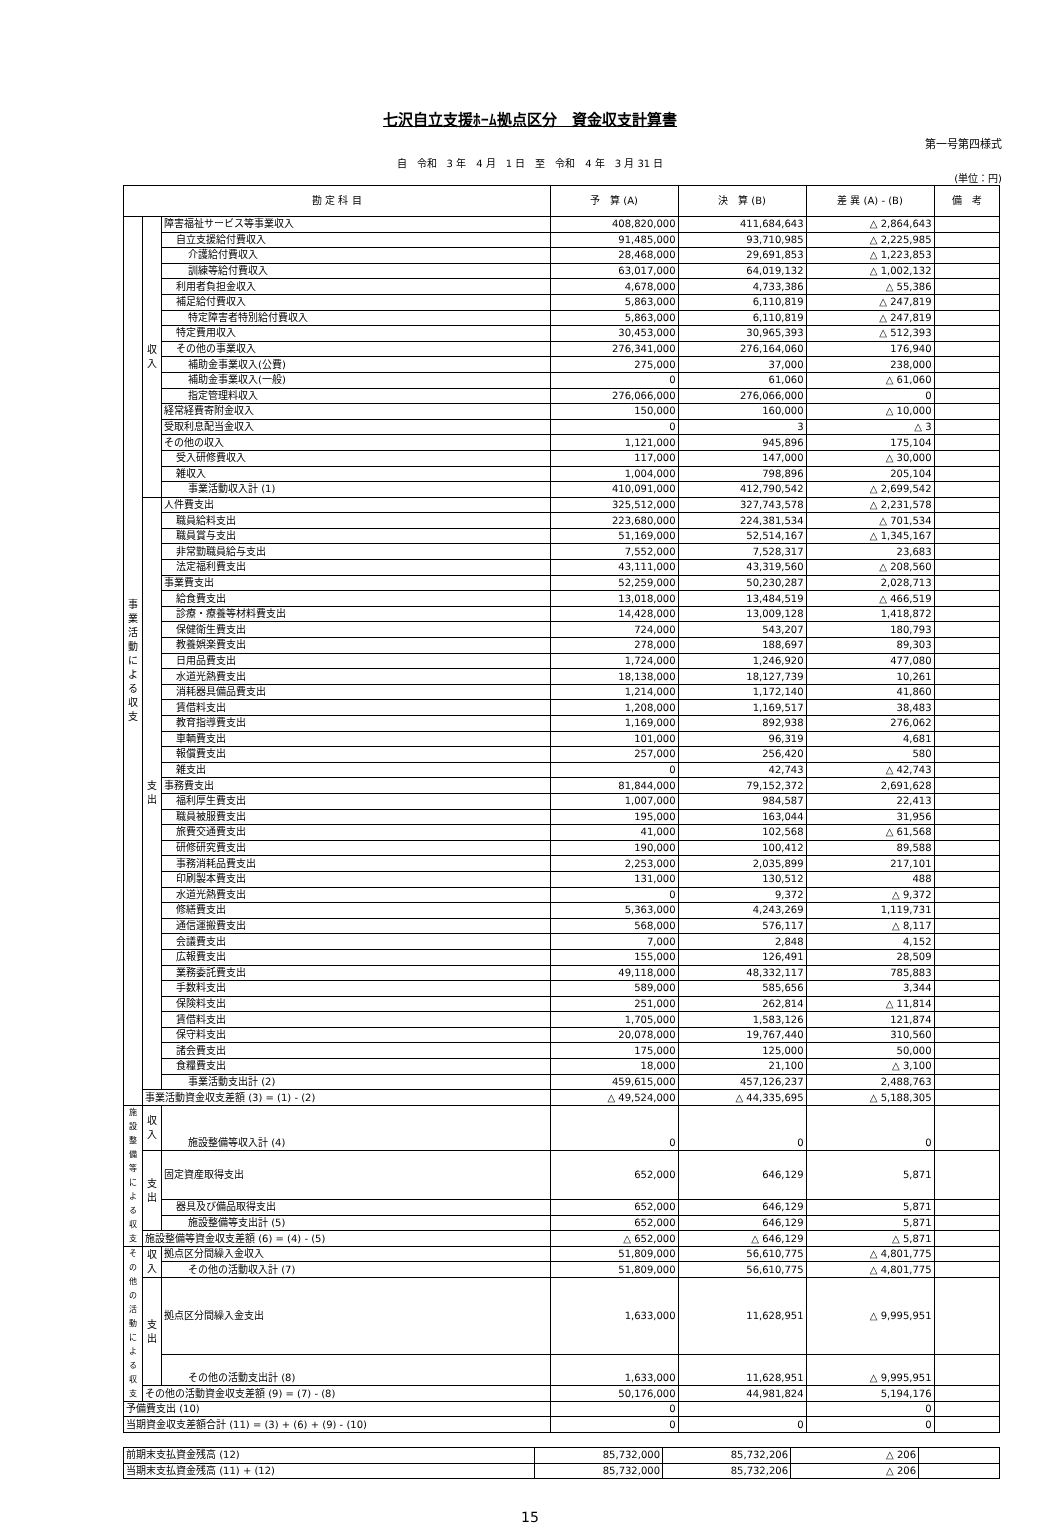七沢自立支援ﾎｰﾑ拠点区分　資金収支計算書
第一号第四様式
自　令和　3 年　4 月　1 日　至　令和　4 年　3 月 31 日
(単位：円)
| 勘 定 科 目 | | | 予 算 (A) | 決 算 (B) | 差 異 (A) - (B) | 備 考 |
| --- | --- | --- | --- | --- | --- | --- |
| 事業活動による収支 | 収入 | 障害福祉サービス等事業収入 | 408,820,000 | 411,684,643 | △ 2,864,643 | |
| | | 自立支援給付費収入 | 91,485,000 | 93,710,985 | △ 2,225,985 | |
| | | 介護給付費収入 | 28,468,000 | 29,691,853 | △ 1,223,853 | |
| | | 訓練等給付費収入 | 63,017,000 | 64,019,132 | △ 1,002,132 | |
| | | 利用者負担金収入 | 4,678,000 | 4,733,386 | △ 55,386 | |
| | | 補足給付費収入 | 5,863,000 | 6,110,819 | △ 247,819 | |
| | | 特定障害者特別給付費収入 | 5,863,000 | 6,110,819 | △ 247,819 | |
| | | 特定費用収入 | 30,453,000 | 30,965,393 | △ 512,393 | |
| | | その他の事業収入 | 276,341,000 | 276,164,060 | 176,940 | |
| | | 補助金事業収入(公費) | 275,000 | 37,000 | 238,000 | |
| | | 補助金事業収入(一般) | 0 | 61,060 | △ 61,060 | |
| | | 指定管理料収入 | 276,066,000 | 276,066,000 | 0 | |
| | | 経常経費寄附金収入 | 150,000 | 160,000 | △ 10,000 | |
| | | 受取利息配当金収入 | 0 | 3 | △ 3 | |
| | | その他の収入 | 1,121,000 | 945,896 | 175,104 | |
| | | 受入研修費収入 | 117,000 | 147,000 | △ 30,000 | |
| | | 雑収入 | 1,004,000 | 798,896 | 205,104 | |
| | | 事業活動収入計 (1) | 410,091,000 | 412,790,542 | △ 2,699,542 | |
| | 支出 | 人件費支出 | 325,512,000 | 327,743,578 | △ 2,231,578 | |
| | | 職員給料支出 | 223,680,000 | 224,381,534 | △ 701,534 | |
| | | 職員賞与支出 | 51,169,000 | 52,514,167 | △ 1,345,167 | |
| | | 非常勤職員給与支出 | 7,552,000 | 7,528,317 | 23,683 | |
| | | 法定福利費支出 | 43,111,000 | 43,319,560 | △ 208,560 | |
| | | 事業費支出 | 52,259,000 | 50,230,287 | 2,028,713 | |
| | | 給食費支出 | 13,018,000 | 13,484,519 | △ 466,519 | |
| | | 診療・療養等材料費支出 | 14,428,000 | 13,009,128 | 1,418,872 | |
| | | 保健衛生費支出 | 724,000 | 543,207 | 180,793 | |
| | | 教養娯楽費支出 | 278,000 | 188,697 | 89,303 | |
| | | 日用品費支出 | 1,724,000 | 1,246,920 | 477,080 | |
| | | 水道光熱費支出 | 18,138,000 | 18,127,739 | 10,261 | |
| | | 消耗器具備品費支出 | 1,214,000 | 1,172,140 | 41,860 | |
| | | 賃借料支出 | 1,208,000 | 1,169,517 | 38,483 | |
| | | 教育指導費支出 | 1,169,000 | 892,938 | 276,062 | |
| | | 車輌費支出 | 101,000 | 96,319 | 4,681 | |
| | | 報償費支出 | 257,000 | 256,420 | 580 | |
| | | 雑支出 | 0 | 42,743 | △ 42,743 | |
| | | 事務費支出 | 81,844,000 | 79,152,372 | 2,691,628 | |
| | | 福利厚生費支出 | 1,007,000 | 984,587 | 22,413 | |
| | | 職員被服費支出 | 195,000 | 163,044 | 31,956 | |
| | | 旅費交通費支出 | 41,000 | 102,568 | △ 61,568 | |
| | | 研修研究費支出 | 190,000 | 100,412 | 89,588 | |
| | | 事務消耗品費支出 | 2,253,000 | 2,035,899 | 217,101 | |
| | | 印刷製本費支出 | 131,000 | 130,512 | 488 | |
| | | 水道光熱費支出 | 0 | 9,372 | △ 9,372 | |
| | | 修繕費支出 | 5,363,000 | 4,243,269 | 1,119,731 | |
| | | 通信運搬費支出 | 568,000 | 576,117 | △ 8,117 | |
| | | 会議費支出 | 7,000 | 2,848 | 4,152 | |
| | | 広報費支出 | 155,000 | 126,491 | 28,509 | |
| | | 業務委託費支出 | 49,118,000 | 48,332,117 | 785,883 | |
| | | 手数料支出 | 589,000 | 585,656 | 3,344 | |
| | | 保険料支出 | 251,000 | 262,814 | △ 11,814 | |
| | | 賃借料支出 | 1,705,000 | 1,583,126 | 121,874 | |
| | | 保守料支出 | 20,078,000 | 19,767,440 | 310,560 | |
| | | 諸会費支出 | 175,000 | 125,000 | 50,000 | |
| | | 食糧費支出 | 18,000 | 21,100 | △ 3,100 | |
| | | 事業活動支出計 (2) | 459,615,000 | 457,126,237 | 2,488,763 | |
| | 事業活動資金収支差額 (3) = (1) - (2) | | △ 49,524,000 | △ 44,335,695 | △ 5,188,305 | |
| 施設整備等による収支 | 収入 | 施設整備等収入計 (4) | 0 | 0 | 0 | |
| | 支出 | 固定資産取得支出 | 652,000 | 646,129 | 5,871 | |
| | | 器具及び備品取得支出 | 652,000 | 646,129 | 5,871 | |
| | | 施設整備等支出計 (5) | 652,000 | 646,129 | 5,871 | |
| | 施設整備等資金収支差額 (6) = (4) - (5) | | △ 652,000 | △ 646,129 | △ 5,871 | |
| その他の活動による収支 | 収入 | 拠点区分間繰入金収入 | 51,809,000 | 56,610,775 | △ 4,801,775 | |
| | | その他の活動収入計 (7) | 51,809,000 | 56,610,775 | △ 4,801,775 | |
| | 支出 | 拠点区分間繰入金支出 | 1,633,000 | 11,628,951 | △ 9,995,951 | |
| | | その他の活動支出計 (8) | 1,633,000 | 11,628,951 | △ 9,995,951 | |
| | その他の活動資金収支差額 (9) = (7) - (8) | | 50,176,000 | 44,981,824 | 5,194,176 | |
| 予備費支出 (10) | | | 0 | | 0 | |
| 当期資金収支差額合計 (11) = (3) + (6) + (9) - (10) | | | 0 | 0 | 0 | |
| 前期末支払資金残高 (12) | 85,732,000 | 85,732,206 | △ 206 | |
| 当期末支払資金残高 (11) + (12) | 85,732,000 | 85,732,206 | △ 206 | |
15